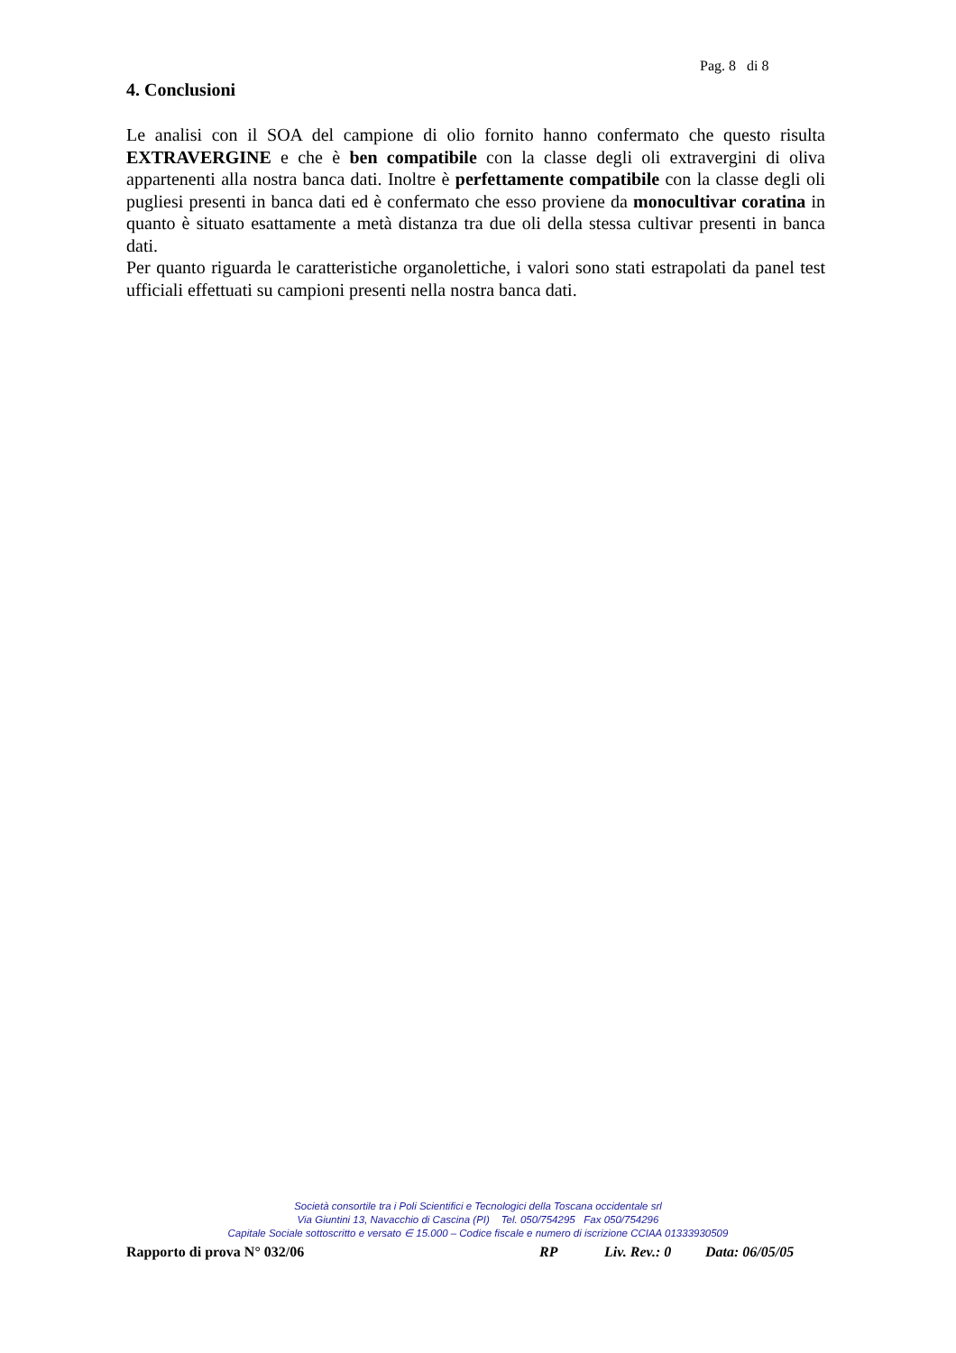Pag. 8 di 8
4. Conclusioni
Le analisi con il SOA del campione di olio fornito hanno confermato che questo risulta EXTRAVERGINE e che è ben compatibile con la classe degli oli extravergini di oliva appartenenti alla nostra banca dati. Inoltre è perfettamente compatibile con la classe degli oli pugliesi presenti in banca dati ed è confermato che esso proviene da monocultivar coratina in quanto è situato esattamente a metà distanza tra due oli della stessa cultivar presenti in banca dati.
Per quanto riguarda le caratteristiche organolettiche, i valori sono stati estrapolati da panel test ufficiali effettuati su campioni presenti nella nostra banca dati.
Società consortile tra i Poli Scientifici e Tecnologici della Toscana occidentale srl
Via Giuntini 13, Navacchio di Cascina (PI) Tel. 050/754295 Fax 050/754296
Capitale Sociale sottoscritto e versato ∈ 15.000 – Codice fiscale e numero di iscrizione CCIAA 01333930509
Rapporto di prova N° 032/06 RP Liv. Rev.: 0 Data: 06/05/05